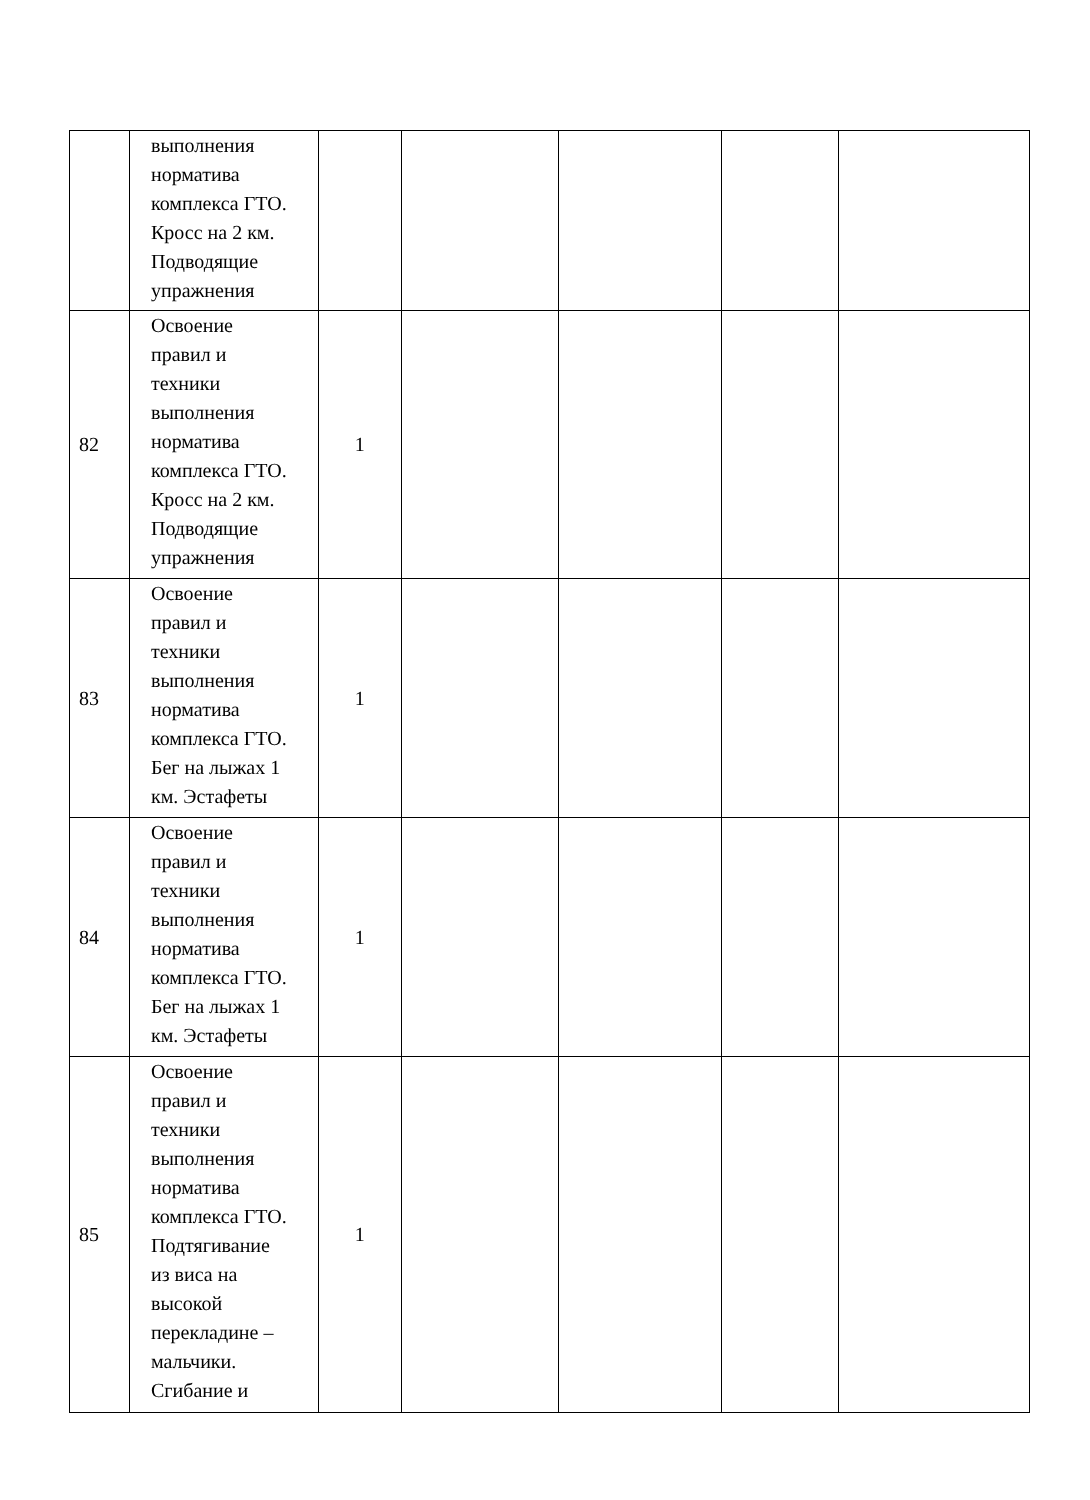| | выполнения норматива комплекса ГТО. Кросс на 2 км. Подводящие упражнения | | | | | |
| 82 | Освоение правил и техники выполнения норматива комплекса ГТО. Кросс на 2 км. Подводящие упражнения | 1 | | | | |
| 83 | Освоение правил и техники выполнения норматива комплекса ГТО. Бег на лыжах 1 км. Эстафеты | 1 | | | | |
| 84 | Освоение правил и техники выполнения норматива комплекса ГТО. Бег на лыжах 1 км. Эстафеты | 1 | | | | |
| 85 | Освоение правил и техники выполнения норматива комплекса ГТО. Подтягивание из виса на высокой перекладине – мальчики. Сгибание и | 1 | | | | |